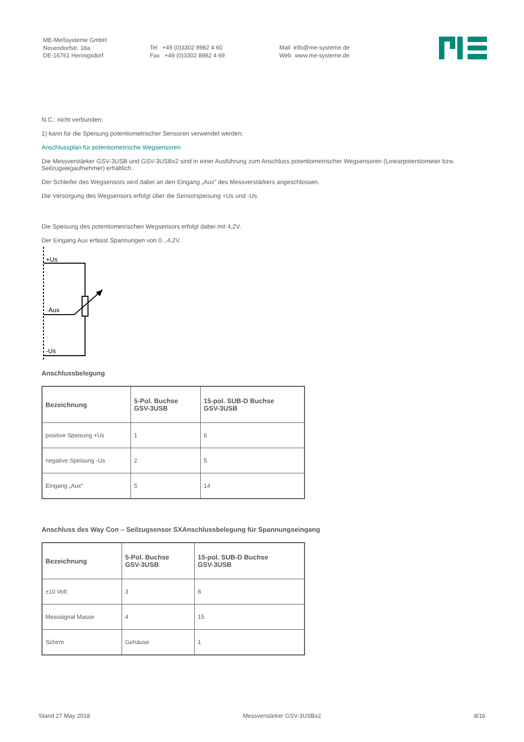ME-Meßsysteme GmbH
Neuendorfstr. 18a
DE-16761 Hennigsdorf
Tel +49 (0)3302 8982 4 60
Fax +49 (0)3302 8982 4 69
Mail info@me-systeme.de
Web www.me-systeme.de
N.C.: nicht verbunden;
1) kann für die Speisung potentiometrischer Sensoren verwendet werden;
Anschlussplan für potentiometrische Wegsensoren
Die Messverstärker GSV-3USB und GSV-3USBx2 sind in einer Ausführung zum Anschluss potentiometrischer Wegsensoren (Linearpotentiometer bzw. Seilzugwegaufnehmer) erhältlich.
Der Schleifer des Wegsensors wird dabei an den Eingang „Aux“ des Messverstärkers angeschlossen.
Die Versorgung des Wegsensors erfolgt über die Sensorspeisung +Us und -Us.
Die Speisung des potentiometrischen Wegsensors erfolgt dabei mit 4,2V.
Der Eingang Aux erfasst Spannungen von 0...4,2V.
+Us
Aux
-Us
Anschlussbelegung
| Bezeichnung | 5-Pol. Buchse GSV-3USB | 15-pol. SUB-D Buchse GSV-3USB |
| --- | --- | --- |
| positive Speisung +Us | 1 | 6 |
| negative Speisung -Us | 2 | 5 |
| Eingang „Aux“ | 5 | 14 |
Anschluss des Way Con – Seilzugsensor SXAnschlussbelegung für Spannungseingang
| Bezeichnung | 5-Pol. Buchse GSV-3USB | 15-pol. SUB-D Buchse GSV-3USB |
| --- | --- | --- |
| ±10 Volt | 3 | 8 |
| Messsignal Masse | 4 | 15 |
| Schirm | Gehäuse | 1 |
Stand 27 May 2018 Messverstärker GSV-3USBx2 8/16